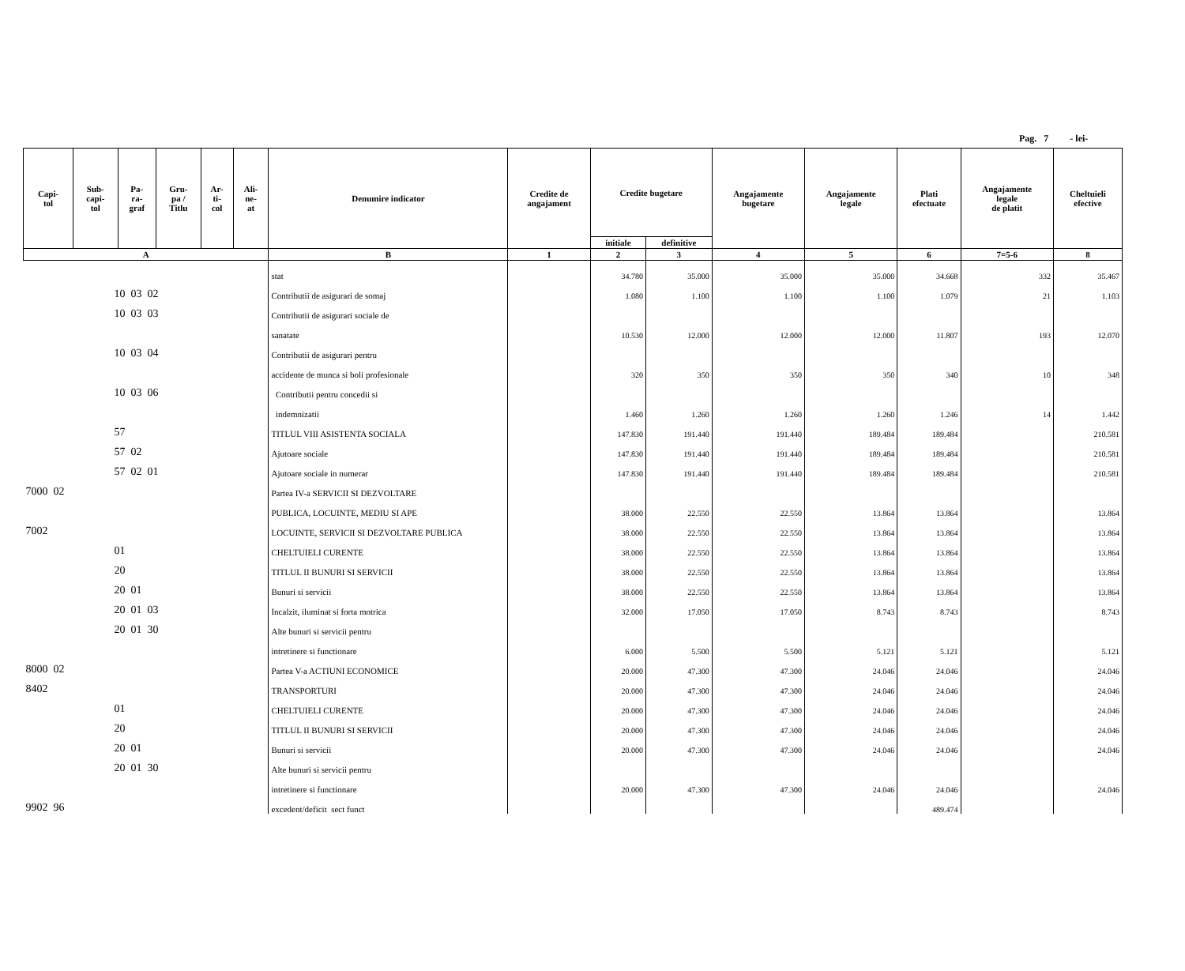Pag. 7 - lei-
| Capi- tol | Sub- capi- tol | Pa- ra- graf | Gru- pa / Titlu | Ar- ti- col | Ali- ne- at | Denumire indicator | Credite de angajament | Credite bugetare | | Angajamente bugetare | Angajamente legale | Plati efectuate | Angajamente legale de platit | Cheltuieli efective |
| --- | --- | --- | --- | --- | --- | --- | --- | --- | --- | --- | --- | --- | --- | --- |
| | | | | | | | | initiale | definitive | | | | | |
| A | | | | | | B | 1 | 2 | 3 | 4 | 5 | 6 | 7=5-6 | 8 |
| | | | | | | stat | | 34.780 | 35.000 | 35.000 | 35.000 | 34.668 | 332 | 35.467 |
| 10 03 02 | | | | | | Contributii de asigurari de somaj | | 1.080 | 1.100 | 1.100 | 1.100 | 1.079 | 21 | 1.103 |
| 10 03 03 | | | | | | Contributii de asigurari sociale de | | | | | | | | |
| | | | | | | sanatate | | 10.530 | 12.000 | 12.000 | 12.000 | 11.807 | 193 | 12.070 |
| 10 03 04 | | | | | | Contributii de asigurari pentru | | | | | | | | |
| | | | | | | accidente de munca si boli profesionale | | 320 | 350 | 350 | 350 | 340 | 10 | 348 |
| 10 03 06 | | | | | | Contributii pentru concedii si | | | | | | | | |
| | | | | | | indemnizatii | | 1.460 | 1.260 | 1.260 | 1.260 | 1.246 | 14 | 1.442 |
| 57 | | | | | | TITLUL VIII ASISTENTA SOCIALA | | 147.830 | 191.440 | 191.440 | 189.484 | 189.484 | | 210.581 |
| 57 02 | | | | | | Ajutoare sociale | | 147.830 | 191.440 | 191.440 | 189.484 | 189.484 | | 210.581 |
| 57 02 01 | | | | | | Ajutoare sociale in numerar | | 147.830 | 191.440 | 191.440 | 189.484 | 189.484 | | 210.581 |
| 7000 02 | | | | | | Partea IV-a SERVICII SI DEZVOLTARE | | | | | | | | |
| | | | | | | PUBLICA, LOCUINTE, MEDIU SI APE | | 38.000 | 22.550 | 22.550 | 13.864 | 13.864 | | 13.864 |
| 7002 | | | | | | LOCUINTE, SERVICII SI DEZVOLTARE PUBLICA | | 38.000 | 22.550 | 22.550 | 13.864 | 13.864 | | 13.864 |
| 01 | | | | | | CHELTUIELI CURENTE | | 38.000 | 22.550 | 22.550 | 13.864 | 13.864 | | 13.864 |
| 20 | | | | | | TITLUL II BUNURI SI SERVICII | | 38.000 | 22.550 | 22.550 | 13.864 | 13.864 | | 13.864 |
| 20 01 | | | | | | Bunuri si servicii | | 38.000 | 22.550 | 22.550 | 13.864 | 13.864 | | 13.864 |
| 20 01 03 | | | | | | Incalzit, iluminat si forta motrica | | 32.000 | 17.050 | 17.050 | 8.743 | 8.743 | | 8.743 |
| 20 01 30 | | | | | | Alte bunuri si servicii pentru | | | | | | | | |
| | | | | | | intretinere si functionare | | 6.000 | 5.500 | 5.500 | 5.121 | 5.121 | | 5.121 |
| 8000 02 | | | | | | Partea V-a ACTIUNI ECONOMICE | | 20.000 | 47.300 | 47.300 | 24.046 | 24.046 | | 24.046 |
| 8402 | | | | | | TRANSPORTURI | | 20.000 | 47.300 | 47.300 | 24.046 | 24.046 | | 24.046 |
| 01 | | | | | | CHELTUIELI CURENTE | | 20.000 | 47.300 | 47.300 | 24.046 | 24.046 | | 24.046 |
| 20 | | | | | | TITLUL II BUNURI SI SERVICII | | 20.000 | 47.300 | 47.300 | 24.046 | 24.046 | | 24.046 |
| 20 01 | | | | | | Bunuri si servicii | | 20.000 | 47.300 | 47.300 | 24.046 | 24.046 | | 24.046 |
| 20 01 30 | | | | | | Alte bunuri si servicii pentru | | | | | | | | |
| | | | | | | intretinere si functionare | | 20.000 | 47.300 | 47.300 | 24.046 | 24.046 | | 24.046 |
| 9902 96 | | | | | | excedent/deficit sect funct | | | | | | 489.474 | | |